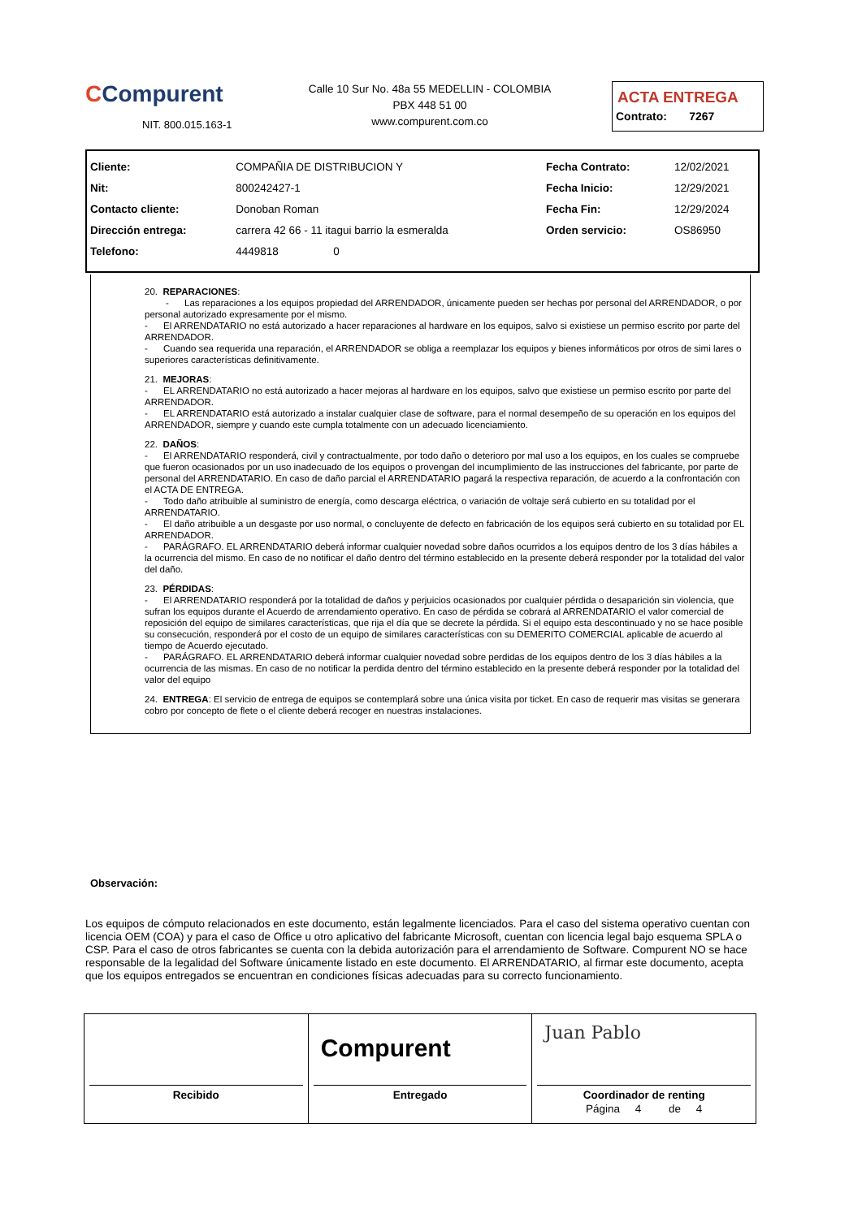CCompurent
NIT. 800.015.163-1
Calle 10 Sur No. 48a 55 MEDELLIN - COLOMBIA
PBX 448 51 00
www.compurent.com.co
ACTA ENTREGA
Contrato: 7267
| Cliente: | COMPAÑIA DE DISTRIBUCION Y | Fecha Contrato: | 12/02/2021 |
| Nit: | 800242427-1 | Fecha Inicio: | 12/29/2021 |
| Contacto cliente: | Donoban Roman | Fecha Fin: | 12/29/2024 |
| Dirección entrega: | carrera 42 66 - 11 itagui barrio la esmeralda | Orden servicio: | OS86950 |
| Telefono: | 4449818 0 | | |
20. REPARACIONES:
- Las reparaciones a los equipos propiedad del ARRENDADOR, únicamente pueden ser hechas por personal del ARRENDADOR, o por personal autorizado expresamente por el mismo.
- El ARRENDATARIO no está autorizado a hacer reparaciones al hardware en los equipos, salvo si existiese un permiso escrito por parte del ARRENDADOR.
- Cuando sea requerida una reparación, el ARRENDADOR se obliga a reemplazar los equipos y bienes informáticos por otros de simi lares o superiores características definitivamente.
21. MEJORAS:
- EL ARRENDATARIO no está autorizado a hacer mejoras al hardware en los equipos, salvo que existiese un permiso escrito por parte del ARRENDADOR.
- EL ARRENDATARIO está autorizado a instalar cualquier clase de software, para el normal desempeño de su operación en los equipos del ARRENDADOR, siempre y cuando este cumpla totalmente con un adecuado licenciamiento.
22. DAÑOS:
- El ARRENDATARIO responderá, civil y contractualmente, por todo daño o deterioro por mal uso a los equipos, en los cuales se compruebe que fueron ocasionados por un uso inadecuado de los equipos o provengan del incumplimiento de las instrucciones del fabricante, por parte de personal del ARRENDATARIO. En caso de daño parcial el ARRENDATARIO pagará la respectiva reparación, de acuerdo a la confrontación con el ACTA DE ENTREGA.
- Todo daño atribuible al suministro de energía, como descarga eléctrica, o variación de voltaje será cubierto en su totalidad por el ARRENDATARIO.
- El daño atribuible a un desgaste por uso normal, o concluyente de defecto en fabricación de los equipos será cubierto en su totalidad por EL ARRENDADOR.
- PARÁGRAFO. EL ARRENDATARIO deberá informar cualquier novedad sobre daños ocurridos a los equipos dentro de los 3 días hábiles a la ocurrencia del mismo. En caso de no notificar el daño dentro del término establecido en la presente deberá responder por la totalidad del valor del daño.
23. PÉRDIDAS:
- El ARRENDATARIO responderá por la totalidad de daños y perjuicios ocasionados por cualquier pérdida o desaparición sin violencia, que sufran los equipos durante el Acuerdo de arrendamiento operativo. En caso de pérdida se cobrará al ARRENDATARIO el valor comercial de reposición del equipo de similares características, que rija el día que se decrete la pérdida. Si el equipo esta descontinuado y no se hace posible su consecución, responderá por el costo de un equipo de similares características con su DEMERITO COMERCIAL aplicable de acuerdo al tiempo de Acuerdo ejecutado.
- PARÁGRAFO. EL ARRENDATARIO deberá informar cualquier novedad sobre perdidas de los equipos dentro de los 3 días hábiles a la ocurrencia de las mismas. En caso de no notificar la perdida dentro del término establecido en la presente deberá responder por la totalidad del valor del equipo
24. ENTREGA: El servicio de entrega de equipos se contemplará sobre una única visita por ticket. En caso de requerir mas visitas se generara cobro por concepto de flete o el cliente deberá recoger en nuestras instalaciones.
Observación:
Los equipos de cómputo relacionados en este documento, están legalmente licenciados. Para el caso del sistema operativo cuentan con licencia OEM (COA) y para el caso de Office u otro aplicativo del fabricante Microsoft, cuentan con licencia legal bajo esquema SPLA o CSP. Para el caso de otros fabricantes se cuenta con la debida autorización para el arrendamiento de Software. Compurent NO se hace responsable de la legalidad del Software únicamente listado en este documento. El ARRENDATARIO, al firmar este documento, acepta que los equipos entregados se encuentran en condiciones físicas adecuadas para su correcto funcionamiento.
Recibido
Compurent
Entregado
Juan Pablo
Coordinador de renting
Página 4 de 4